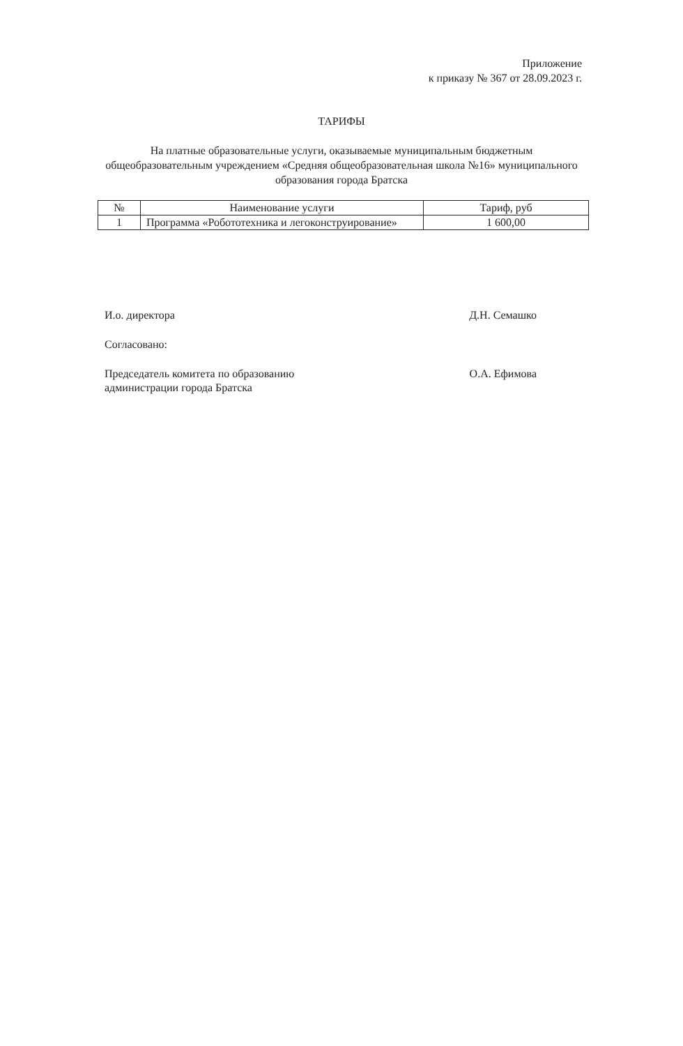Приложение
к приказу № 367 от 28.09.2023 г.
ТАРИФЫ
На платные образовательные услуги, оказываемые муниципальным бюджетным общеобразовательным учреждением «Средняя общеобразовательная школа №16» муниципального образования города Братска
| № | Наименование услуги | Тариф, руб |
| --- | --- | --- |
| 1 | Программа «Робототехника и легоконструирование» | 1 600,00 |
И.о. директора Д.Н. Семашко
Согласовано:
Председатель комитета по образованию
администрации города Братска О.А. Ефимова